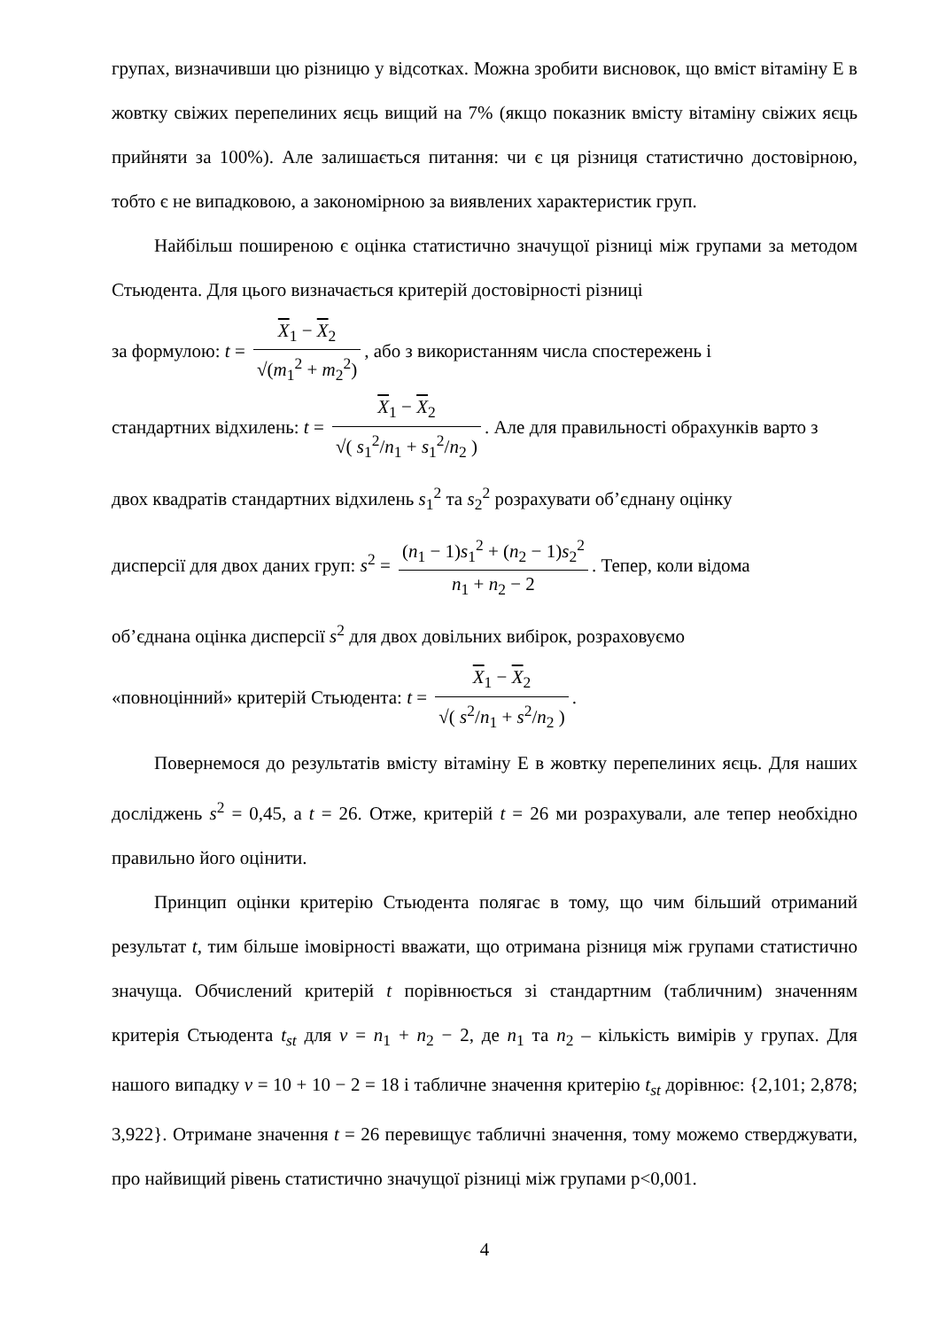групах, визначивши цю різницю у відсотках. Можна зробити висновок, що вміст вітаміну Е в жовтку свіжих перепелиних яєць вищий на 7% (якщо показник вмісту вітаміну свіжих яєць прийняти за 100%). Але залишається питання: чи є ця різниця статистично достовірною, тобто є не випадковою, а закономірною за виявлених характеристик груп.
Найбільш поширеною є оцінка статистично значущої різниці між групами за методом Стьюдента. Для цього визначається критерій достовірності різниці
за формулою: t = X<sub>1</sub> − X<sub>2</sub> √(m<sub>1</sub><sup>2</sup> + m<sub>2</sub><sup>2</sup>), або з використанням числа спостережень і
стандартних відхилень: t = X<sub>1</sub> − X<sub>2</sub> √( s<sub>1</sub><sup>2</sup>/n<sub>1</sub> + s<sub>1</sub><sup>2</sup>/n<sub>2</sub> ). Але для правильності обрахунків варто з
двох квадратів стандартних відхилень s<sub>1</sub><sup>2</sup> та s<sub>2</sub><sup>2</sup> розрахувати об’єднану оцінку
дисперсії для двох даних груп: s<sup>2</sup> = (n<sub>1</sub> − 1)s<sub>1</sub><sup>2</sup> + (n<sub>2</sub> − 1)s<sub>2</sub><sup>2</sup> n<sub>1</sub> + n<sub>2</sub> − 2. Тепер, коли відома
об’єднана оцінка дисперсії s<sup>2</sup> для двох довільних вибірок, розраховуємо
«повноцінний» критерій Стьюдента: t = X<sub>1</sub> − X<sub>2</sub> √( s<sup>2</sup>/n<sub>1</sub> + s<sup>2</sup>/n<sub>2</sub> ).
Повернемося до результатів вмісту вітаміну Е в жовтку перепелиних яєць. Для наших досліджень s<sup>2</sup> = 0,45, а t = 26. Отже, критерій t = 26 ми розрахували, але тепер необхідно правильно його оцінити.
Принцип оцінки критерію Стьюдента полягає в тому, що чим більший отриманий результат t, тим більше імовірності вважати, що отримана різниця між групами статистично значуща. Обчислений критерій t порівнюється зі стандартним (табличним) значенням критерія Стьюдента t<sub>st</sub> для ν = n<sub>1</sub> + n<sub>2</sub> − 2, де n<sub>1</sub> та n<sub>2</sub> – кількість вимірів у групах. Для нашого випадку ν = 10 + 10 − 2 = 18 і табличне значення критерію t<sub>st</sub> дорівнює: {2,101; 2,878; 3,922}. Отримане значення t = 26 перевищує табличні значення, тому можемо стверджувати, про найвищий рівень статистично значущої різниці між групами p<0,001.
4